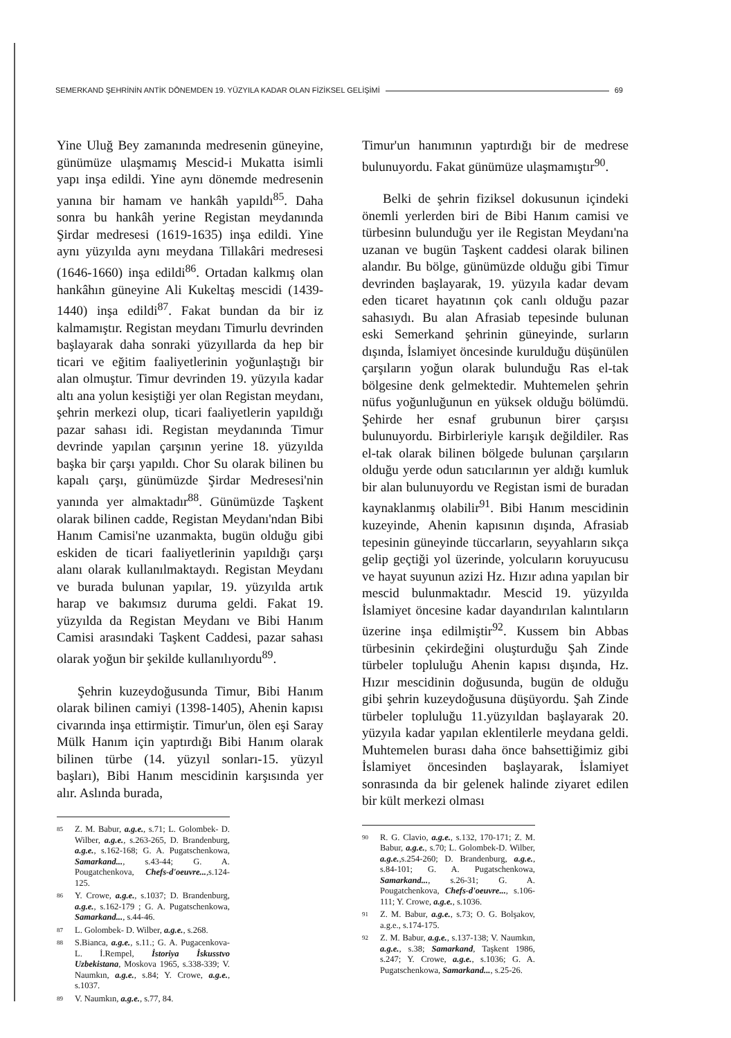SEMERKAND ŞEHRİNİN ANTİK DÖNEMDEN 19. YÜZYILA KADAR OLAN FİZİKSEL GELİŞİMİ 69
Yine Uluğ Bey zamanında medresenin güneyine, günümüze ulaşmamış Mescid-i Mukatta isimli yapı inşa edildi. Yine aynı dönemde medresenin yanına bir hamam ve hankâh yapıldı<sup>85</sup>. Daha sonra bu hankâh yerine Registan meydanında Şirdar medresesi (1619-1635) inşa edildi. Yine aynı yüzyılda aynı meydana Tillakâri medresesi (1646-1660) inşa edildi<sup>86</sup>. Ortadan kalkmış olan hankâhın güneyine Ali Kukeltaş mescidi (1439-1440) inşa edildi<sup>87</sup>. Fakat bundan da bir iz kalmamıştır. Registan meydanı Timurlu devrinden başlayarak daha sonraki yüzyıllarda da hep bir ticari ve eğitim faaliyetlerinin yoğunlaştığı bir alan olmuştur. Timur devrinden 19. yüzyıla kadar altı ana yolun kesiştiği yer olan Registan meydanı, şehrin merkezi olup, ticari faaliyetlerin yapıldığı pazar sahası idi. Registan meydanında Timur devrinde yapılan çarşının yerine 18. yüzyılda başka bir çarşı yapıldı. Chor Su olarak bilinen bu kapalı çarşı, günümüzde Şirdar Medresesi'nin yanında yer almaktadır<sup>88</sup>. Günümüzde Taşkent olarak bilinen cadde, Registan Meydanı'ndan Bibi Hanım Camisi'ne uzanmakta, bugün olduğu gibi eskiden de ticari faaliyetlerinin yapıldığı çarşı alanı olarak kullanılmaktaydı. Registan Meydanı ve burada bulunan yapılar, 19. yüzyılda artık harap ve bakımsız duruma geldi. Fakat 19. yüzyılda da Registan Meydanı ve Bibi Hanım Camisi arasındaki Taşkent Caddesi, pazar sahası olarak yoğun bir şekilde kullanılıyordu<sup>89</sup>.
Şehrin kuzeydoğusunda Timur, Bibi Hanım olarak bilinen camiyi (1398-1405), Ahenin kapısı civarında inşa ettirmiştir. Timur'un, ölen eşi Saray Mülk Hanım için yaptırdığı Bibi Hanım olarak bilinen türbe (14. yüzyıl sonları-15. yüzyıl başları), Bibi Hanım mescidinin karşısında yer alır. Aslında burada,
85 Z. M. Babur, a.g.e., s.71; L. Golombek- D. Wilber, a.g.e., s.263-265, D. Brandenburg, a.g.e., s.162-168; G. A. Pugatschenkowa, Samarkand..., s.43-44; G. A. Pougatchenkova, Chefs-d'oeuvre...,s.124-125.
86 Y. Crowe, a.g.e., s.1037; D. Brandenburg, a.g.e., s.162-179 ; G. A. Pugatschenkowa, Samarkand..., s.44-46.
87 L. Golombek- D. Wilber, a.g.e., s.268.
88 S.Bianca, a.g.e., s.11.; G. A. Pugacenkova-L. İ.Rempel, İstoriya İskusstvo Uzbekistana, Moskova 1965, s.338-339; V. Naumkın, a.g.e., s.84; Y. Crowe, a.g.e., s.1037.
89 V. Naumkın, a.g.e., s.77, 84.
Timur'un hanımının yaptırdığı bir de medrese bulunuyordu. Fakat günümüze ulaşmamıştır<sup>90</sup>.
Belki de şehrin fiziksel dokusunun içindeki önemli yerlerden biri de Bibi Hanım camisi ve türbesinn bulunduğu yer ile Registan Meydanı'na uzanan ve bugün Taşkent caddesi olarak bilinen alandır. Bu bölge, günümüzde olduğu gibi Timur devrinden başlayarak, 19. yüzyıla kadar devam eden ticaret hayatının çok canlı olduğu pazar sahasıydı. Bu alan Afrasiab tepesinde bulunan eski Semerkand şehrinin güneyinde, surların dışında, İslamiyet öncesinde kurulduğu düşünülen çarşıların yoğun olarak bulunduğu Ras el-tak bölgesine denk gelmektedir. Muhtemelen şehrin nüfus yoğunluğunun en yüksek olduğu bölümdü. Şehirde her esnaf grubunun birer çarşısı bulunuyordu. Birbirleriyle karışık değildiler. Ras el-tak olarak bilinen bölgede bulunan çarşıların olduğu yerde odun satıcılarının yer aldığı kumluk bir alan bulunuyordu ve Registan ismi de buradan kaynaklanmış olabilir<sup>91</sup>. Bibi Hanım mescidinin kuzeyinde, Ahenin kapısının dışında, Afrasiab tepesinin güneyinde tüccarların, seyyahların sıkça gelip geçtiği yol üzerinde, yolcuların koruyucusu ve hayat suyunun azizi Hz. Hızır adına yapılan bir mescid bulunmaktadır. Mescid 19. yüzyılda İslamiyet öncesine kadar dayandırılan kalıntıların üzerine inşa edilmiştir<sup>92</sup>. Kussem bin Abbas türbesinin çekirdeğini oluşturduğu Şah Zinde türbeler topluluğu Ahenin kapısı dışında, Hz. Hızır mescidinin doğusunda, bugün de olduğu gibi şehrin kuzeydoğusuna düşüyordu. Şah Zinde türbeler topluluğu 11.yüzyıldan başlayarak 20. yüzyıla kadar yapılan eklentilerle meydana geldi. Muhtemelen burası daha önce bahsettiğimiz gibi İslamiyet öncesinden başlayarak, İslamiyet sonrasında da bir gelenek halinde ziyaret edilen bir kült merkezi olması
90 R. G. Clavio, a.g.e., s.132, 170-171; Z. M. Babur, a.g.e., s.70; L. Golombek-D. Wilber, a.g.e.,s.254-260; D. Brandenburg, a.g.e., s.84-101; G. A. Pugatschenkowa, Samarkand..., s.26-31; G. A. Pougatchenkova, Chefs-d'oeuvre..., s.106-111; Y. Crowe, a.g.e., s.1036.
91 Z. M. Babur, a.g.e., s.73; O. G. Bolşakov, a.g.e., s.174-175.
92 Z. M. Babur, a.g.e., s.137-138; V. Naumkın, a.g.e., s.38; Samarkand, Taşkent 1986, s.247; Y. Crowe, a.g.e., s.1036; G. A. Pugatschenkowa, Samarkand..., s.25-26.